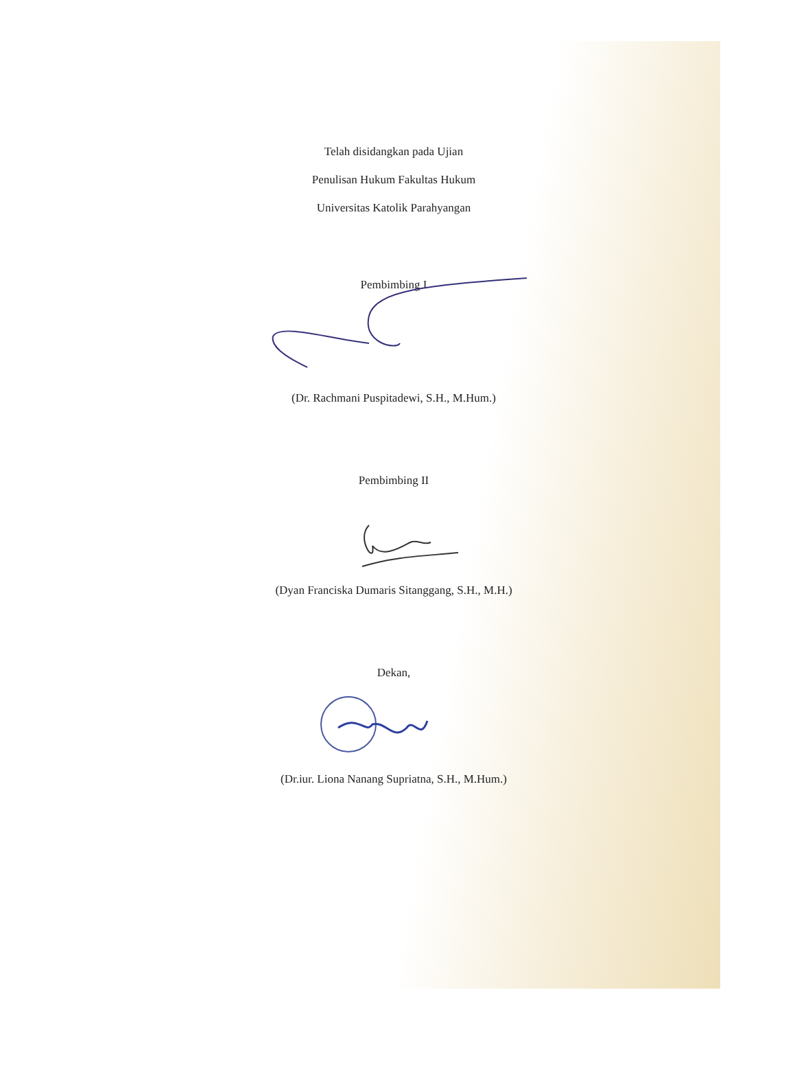Telah disidangkan pada Ujian
Penulisan Hukum Fakultas Hukum
Universitas Katolik Parahyangan
Pembimbing I
(Dr. Rachmani Puspitadewi, S.H., M.Hum.)
Pembimbing II
(Dyan Franciska Dumaris Sitanggang, S.H., M.H.)
Dekan,
(Dr.iur. Liona Nanang Supriatna, S.H., M.Hum.)